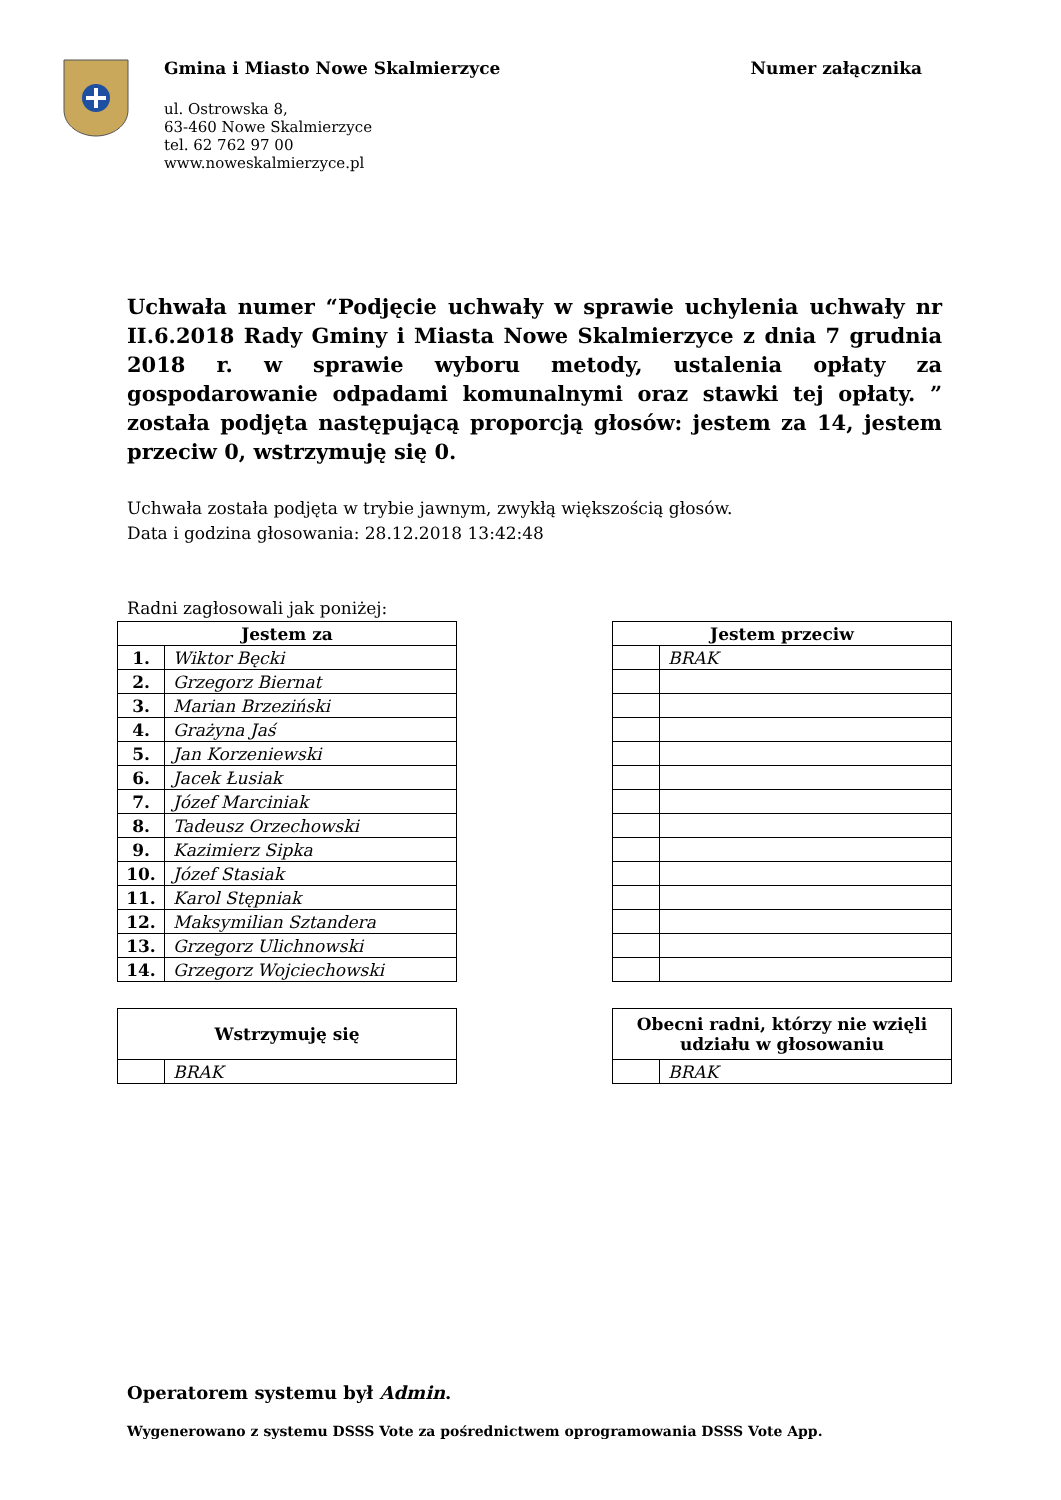Gmina i Miasto Nowe Skalmierzyce
ul. Ostrowska 8,
63-460 Nowe Skalmierzyce
tel. 62 762 97 00
www.noweskalmierzyce.pl
Numer załącznika
Uchwała numer “Podjęcie uchwały w sprawie uchylenia uchwały nr II.6.2018 Rady Gminy i Miasta Nowe Skalmierzyce z dnia 7 grudnia 2018 r. w sprawie wyboru metody, ustalenia opłaty za gospodarowanie odpadami komunalnymi oraz stawki tej opłaty. ” została podjęta następującą proporcją głosów: jestem za 14, jestem przeciw 0, wstrzymuję się 0.
Uchwała została podjęta w trybie jawnym, zwykłą większością głosów.
Data i godzina głosowania: 28.12.2018 13:42:48
Radni zagłosowali jak poniżej:
| Jestem za | |
| --- | --- |
| 1. | Wiktor Bęcki |
| 2. | Grzegorz Biernat |
| 3. | Marian Brzeziński |
| 4. | Grażyna Jaś |
| 5. | Jan Korzeniewski |
| 6. | Jacek Łusiak |
| 7. | Józef Marciniak |
| 8. | Tadeusz Orzechowski |
| 9. | Kazimierz Sipka |
| 10. | Józef Stasiak |
| 11. | Karol Stępniak |
| 12. | Maksymilian Sztandera |
| 13. | Grzegorz Ulichnowski |
| 14. | Grzegorz Wojciechowski |
| Jestem przeciw | |
| --- | --- |
| | BRAK |
| Wstrzymuję się | |
| --- | --- |
| | BRAK |
| Obecni radni, którzy nie wzięli udziału w głosowaniu | |
| --- | --- |
| | BRAK |
Operatorem systemu był Admin.
Wygenerowano z systemu DSSS Vote za pośrednictwem oprogramowania DSSS Vote App.